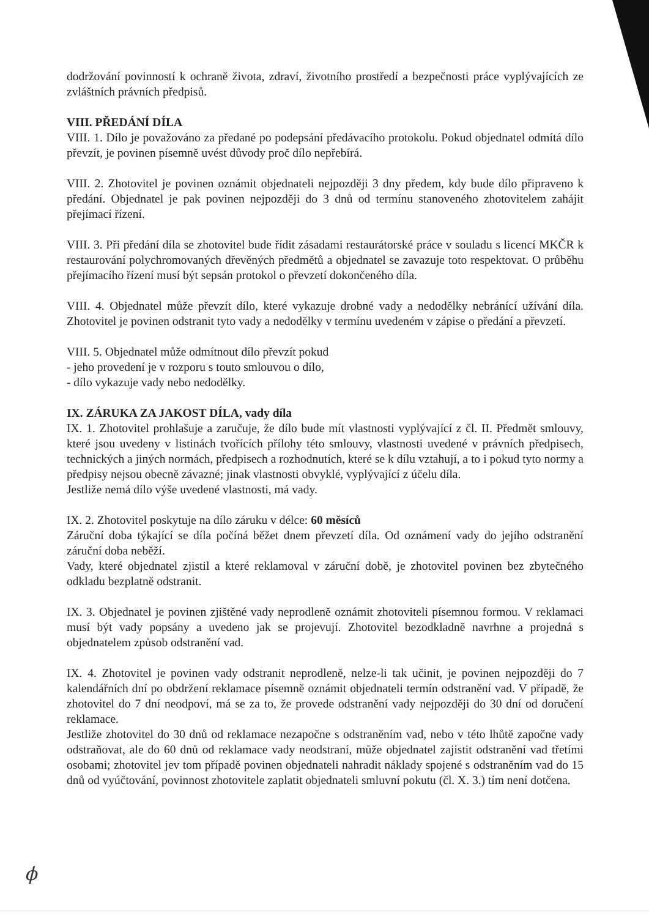dodržování povinností k ochraně života, zdraví, životního prostředí a bezpečnosti práce vyplývajících ze zvláštních právních předpisů.
VIII. PŘEDÁNÍ DÍLA
VIII. 1. Dílo je považováno za předané po podepsání předávacího protokolu. Pokud objednatel odmítá dílo převzít, je povinen písemně uvést důvody proč dílo nepřebírá.
VIII. 2. Zhotovitel je povinen oznámit objednateli nejpozději 3 dny předem, kdy bude dílo připraveno k předání. Objednatel je pak povinen nejpozději do 3 dnů od termínu stanoveného zhotovitelem zahájit přejímací řízení.
VIII. 3. Při předání díla se zhotovitel bude řídit zásadami restaurátorské práce v souladu s licencí MKČR k restaurování polychromovaných dřevěných předmětů a objednatel se zavazuje toto respektovat. O průběhu přejímacího řízení musí být sepsán protokol o převzetí dokončeného díla.
VIII. 4. Objednatel může převzít dílo, které vykazuje drobné vady a nedodělky nebránící užívání díla. Zhotovitel je povinen odstranit tyto vady a nedodělky v termínu uvedeném v zápise o předání a převzetí.
VIII. 5. Objednatel může odmítnout dílo převzít pokud
- jeho provedení je v rozporu s touto smlouvou o dílo,
- dílo vykazuje vady nebo nedodělky.
IX. ZÁRUKA ZA JAKOST DÍLA, vady díla
IX. 1. Zhotovitel prohlašuje a zaručuje, že dílo bude mít vlastnosti vyplývající z čl. II. Předmět smlouvy, které jsou uvedeny v listinách tvořících přílohy této smlouvy, vlastnosti uvedené v právních předpisech, technických a jiných normách, předpisech a rozhodnutích, které se k dílu vztahují, a to i pokud tyto normy a předpisy nejsou obecně závazné; jinak vlastnosti obvyklé, vyplývající z účelu díla.
Jestliže nemá dílo výše uvedené vlastnosti, má vady.
IX. 2. Zhotovitel poskytuje na dílo záruku v délce: 60 měsíců
Záruční doba týkající se díla počíná běžet dnem převzetí díla. Od oznámení vady do jejího odstranění záruční doba neběží.
Vady, které objednatel zjistil a které reklamoval v záruční době, je zhotovitel povinen bez zbytečného odkladu bezplatně odstranit.
IX. 3. Objednatel je povinen zjištěné vady neprodleně oznámit zhotoviteli písemnou formou. V reklamaci musí být vady popsány a uvedeno jak se projevují. Zhotovitel bezodkladně navrhne a projedná s objednatelem způsob odstranění vad.
IX. 4. Zhotovitel je povinen vady odstranit neprodleně, nelze-li tak učinit, je povinen nejpozději do 7 kalendářních dní po obdržení reklamace písemně oznámit objednateli termín odstranění vad. V případě, že zhotovitel do 7 dní neodpoví, má se za to, že provede odstranění vady nejpozději do 30 dní od doručení reklamace.
Jestliže zhotovitel do 30 dnů od reklamace nezapočne s odstraněním vad, nebo v této lhůtě započne vady odstraňovat, ale do 60 dnů od reklamace vady neodstraní, může objednatel zajistit odstranění vad třetími osobami; zhotovitel jev tom případě povinen objednateli nahradit náklady spojené s odstraněním vad do 15 dnů od vyúčtování, povinnost zhotovitele zaplatit objednateli smluvní pokutu (čl. X. 3.) tím není dotčena.
ϕ